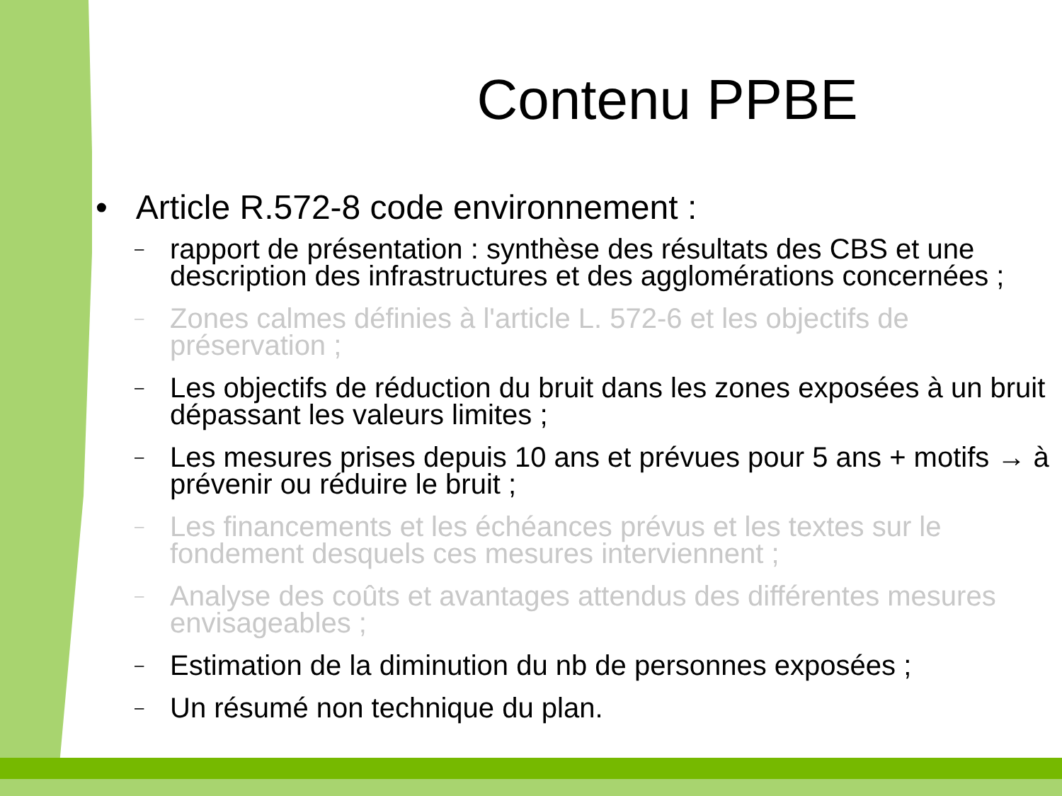Contenu PPBE
• Article R.572-8 code environnement :
– rapport de présentation : synthèse des résultats des CBS et une description des infrastructures et des agglomérations concernées ;
– Zones calmes définies à l'article L. 572-6 et les objectifs de préservation ;
– Les objectifs de réduction du bruit dans les zones exposées à un bruit dépassant les valeurs limites ;
– Les mesures prises depuis 10 ans et prévues pour 5 ans + motifs → à prévenir ou réduire le bruit ;
– Les financements et les échéances prévus et les textes sur le fondement desquels ces mesures interviennent ;
– Analyse des coûts et avantages attendus des différentes mesures envisageables ;
– Estimation de la diminution du nb de personnes exposées ;
– Un résumé non technique du plan.